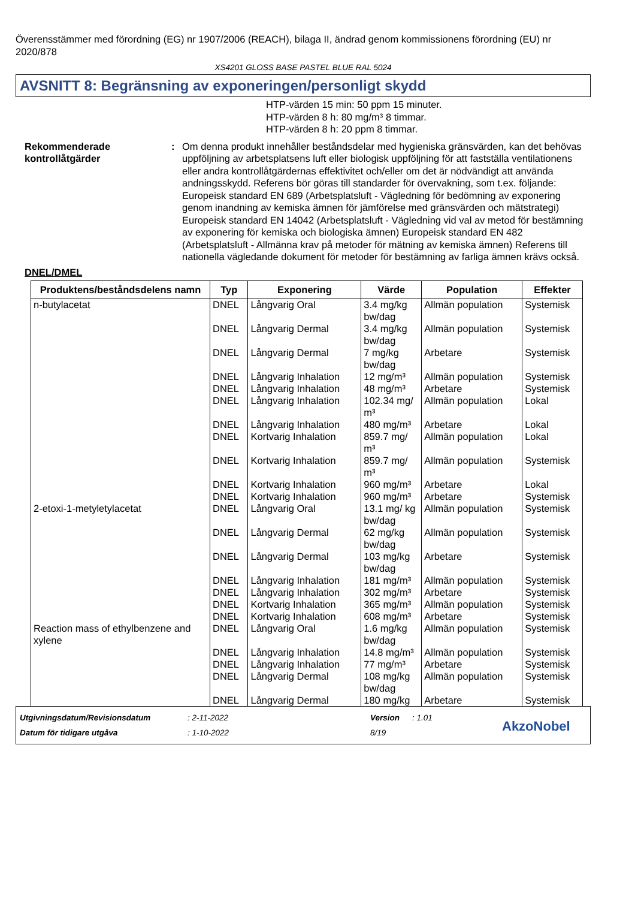Överensstämmer med förordning (EG) nr 1907/2006 (REACH), bilaga II, ändrad genom kommissionens förordning (EU) nr 2020/878
XS4201 GLOSS BASE PASTEL BLUE RAL 5024
AVSNITT 8: Begränsning av exponeringen/personligt skydd
HTP-värden 15 min: 50 ppm 15 minuter.
HTP-värden 8 h: 80 mg/m³ 8 timmar.
HTP-värden 8 h: 20 ppm 8 timmar.
Rekommenderade kontrollåtgärder
: Om denna produkt innehåller beståndsdelar med hygieniska gränsvärden, kan det behövas uppföljning av arbetsplatsens luft eller biologisk uppföljning för att fastställa ventilationens eller andra kontrollåtgärdernas effektivitet och/eller om det är nödvändigt att använda andningsskydd. Referens bör göras till standarder för övervakning, som t.ex. följande: Europeisk standard EN 689 (Arbetsplatsluft - Vägledning för bedömning av exponering genom inandning av kemiska ämnen för jämförelse med gränsvärden och mätstrategi) Europeisk standard EN 14042 (Arbetsplatsluft - Vägledning vid val av metod för bestämning av exponering för kemiska och biologiska ämnen) Europeisk standard EN 482 (Arbetsplatsluft - Allmänna krav på metoder för mätning av kemiska ämnen) Referens till nationella vägledande dokument för metoder för bestämning av farliga ämnen krävs också.
DNEL/DMEL
| Produktens/beståndsdelens namn | Typ | Exponering | Värde | Population | Effekter |
| --- | --- | --- | --- | --- | --- |
| n-butylacetat | DNEL | Långvarig Oral | 3.4 mg/kg bw/dag | Allmän population | Systemisk |
| | DNEL | Långvarig Dermal | 3.4 mg/kg bw/dag | Allmän population | Systemisk |
| | DNEL | Långvarig Dermal | 7 mg/kg bw/dag | Arbetare | Systemisk |
| | DNEL | Långvarig Inhalation | 12 mg/m³ | Allmän population | Systemisk |
| | DNEL | Långvarig Inhalation | 48 mg/m³ | Arbetare | Systemisk |
| | DNEL | Långvarig Inhalation | 102.34 mg/ m³ | Allmän population | Lokal |
| | DNEL | Långvarig Inhalation | 480 mg/m³ | Arbetare | Lokal |
| | DNEL | Kortvarig Inhalation | 859.7 mg/ m³ | Allmän population | Lokal |
| | DNEL | Kortvarig Inhalation | 859.7 mg/ m³ | Allmän population | Systemisk |
| | DNEL | Kortvarig Inhalation | 960 mg/m³ | Arbetare | Lokal |
| | DNEL | Kortvarig Inhalation | 960 mg/m³ | Arbetare | Systemisk |
| 2-etoxi-1-metyletylacetat | DNEL | Långvarig Oral | 13.1 mg/ kg bw/dag | Allmän population | Systemisk |
| | DNEL | Långvarig Dermal | 62 mg/kg bw/dag | Allmän population | Systemisk |
| | DNEL | Långvarig Dermal | 103 mg/kg bw/dag | Arbetare | Systemisk |
| | DNEL | Långvarig Inhalation | 181 mg/m³ | Allmän population | Systemisk |
| | DNEL | Långvarig Inhalation | 302 mg/m³ | Arbetare | Systemisk |
| | DNEL | Kortvarig Inhalation | 365 mg/m³ | Allmän population | Systemisk |
| | DNEL | Kortvarig Inhalation | 608 mg/m³ | Arbetare | Systemisk |
| Reaction mass of ethylbenzene and xylene | DNEL | Långvarig Oral | 1.6 mg/kg bw/dag | Allmän population | Systemisk |
| | DNEL | Långvarig Inhalation | 14.8 mg/m³ | Allmän population | Systemisk |
| | DNEL | Långvarig Inhalation | 77 mg/m³ | Arbetare | Systemisk |
| | DNEL | Långvarig Dermal | 108 mg/kg bw/dag | Allmän population | Systemisk |
| | DNEL | Långvarig Dermal | 180 mg/kg | Arbetare | Systemisk |
Utgivningsdatum/Revisionsdatum
Datum för tidigare utgåva
: 2-11-2022
: 1-10-2022
Version
8/19
: 1.01
AkzoNobel